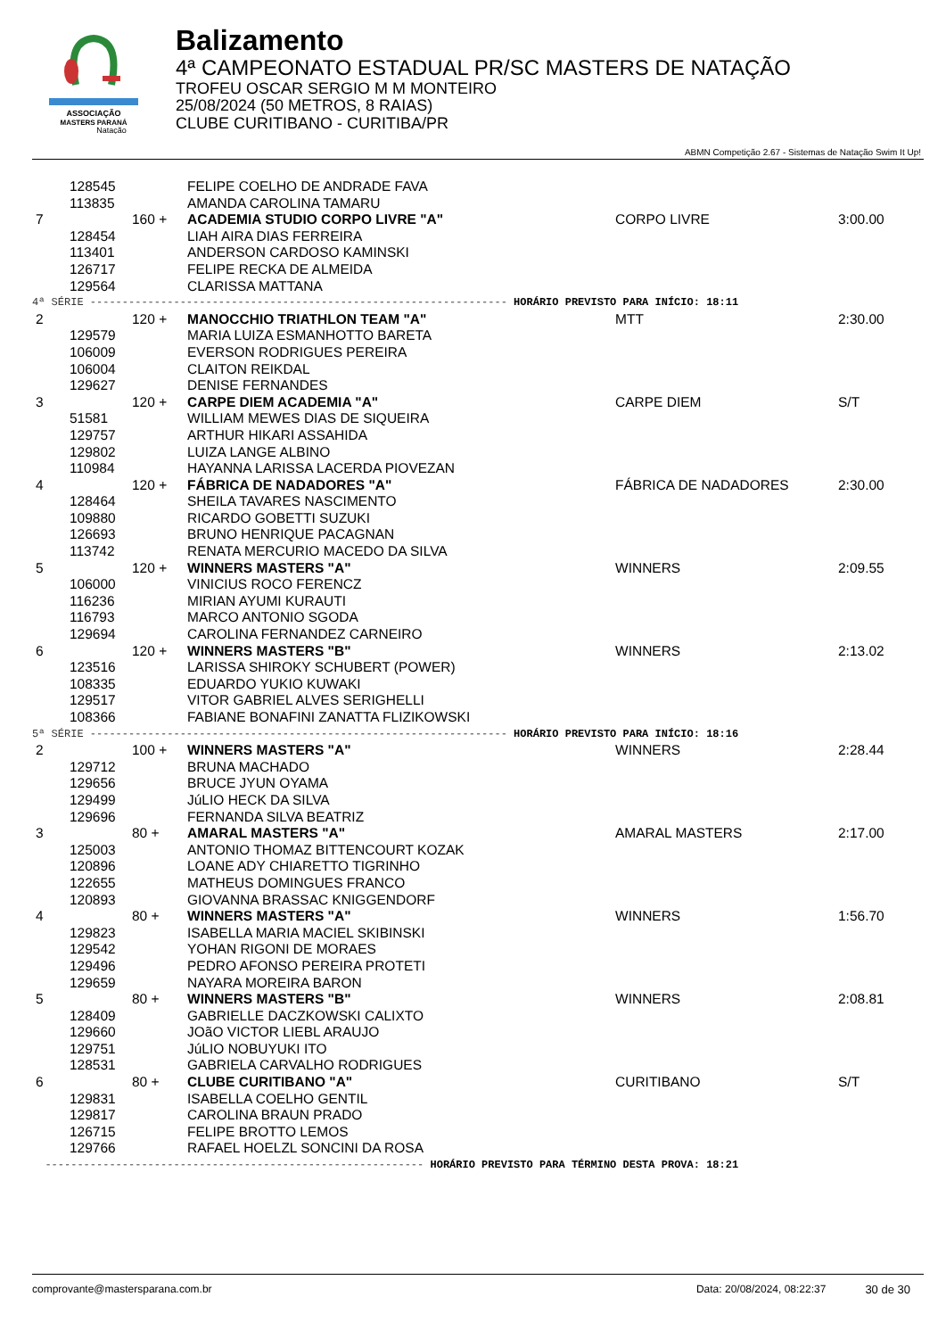ASSOCIAÇÃO
MASTERS PARANÁ
Natação
Balizamento
4ª CAMPEONATO ESTADUAL PR/SC MASTERS DE NATAÇÃO
TROFEU OSCAR SERGIO M M MONTEIRO
25/08/2024 (50 METROS, 8 RAIAS)
CLUBE CURITIBANO - CURITIBA/PR
ABMN Competição 2.67 - Sistemas de Natação Swim It Up!
| | 128545 | | FELIPE COELHO DE ANDRADE FAVA | | |
| | 113835 | | AMANDA CAROLINA TAMARU | | |
| 7 | | 160 + | ACADEMIA STUDIO CORPO LIVRE "A" | CORPO LIVRE | 3:00.00 |
| | 128454 | | LIAH AIRA DIAS FERREIRA | | |
| | 113401 | | ANDERSON CARDOSO KAMINSKI | | |
| | 126717 | | FELIPE RECKA DE ALMEIDA | | |
| | 129564 | | CLARISSA MATTANA | | |
| 4ª SÉRIE ----------------------------------------------------------------- HORÁRIO PREVISTO PARA INÍCIO: 18:11 | | | | | |
| 2 | | 120 + | MANOCCHIO TRIATHLON TEAM "A" | MTT | 2:30.00 |
| | 129579 | | MARIA LUIZA ESMANHOTTO BARETA | | |
| | 106009 | | EVERSON RODRIGUES PEREIRA | | |
| | 106004 | | CLAITON REIKDAL | | |
| | 129627 | | DENISE FERNANDES | | |
| 3 | | 120 + | CARPE DIEM ACADEMIA "A" | CARPE DIEM | S/T |
| | 51581 | | WILLIAM MEWES DIAS DE SIQUEIRA | | |
| | 129757 | | ARTHUR HIKARI ASSAHIDA | | |
| | 129802 | | LUIZA LANGE ALBINO | | |
| | 110984 | | HAYANNA LARISSA LACERDA PIOVEZAN | | |
| 4 | | 120 + | FÁBRICA DE NADADORES "A" | FÁBRICA DE NADADORES | 2:30.00 |
| | 128464 | | SHEILA TAVARES NASCIMENTO | | |
| | 109880 | | RICARDO GOBETTI SUZUKI | | |
| | 126693 | | BRUNO HENRIQUE PACAGNAN | | |
| | 113742 | | RENATA MERCURIO MACEDO DA SILVA | | |
| 5 | | 120 + | WINNERS MASTERS "A" | WINNERS | 2:09.55 |
| | 106000 | | VINICIUS ROCO FERENCZ | | |
| | 116236 | | MIRIAN AYUMI KURAUTI | | |
| | 116793 | | MARCO ANTONIO SGODA | | |
| | 129694 | | CAROLINA FERNANDEZ CARNEIRO | | |
| 6 | | 120 + | WINNERS MASTERS "B" | WINNERS | 2:13.02 |
| | 123516 | | LARISSA SHIROKY SCHUBERT (POWER) | | |
| | 108335 | | EDUARDO YUKIO KUWAKI | | |
| | 129517 | | VITOR GABRIEL ALVES SERIGHELLI | | |
| | 108366 | | FABIANE BONAFINI ZANATTA FLIZIKOWSKI | | |
| 5ª SÉRIE ----------------------------------------------------------------- HORÁRIO PREVISTO PARA INÍCIO: 18:16 | | | | | |
| 2 | | 100 + | WINNERS MASTERS "A" | WINNERS | 2:28.44 |
| | 129712 | | BRUNA MACHADO | | |
| | 129656 | | BRUCE JYUN OYAMA | | |
| | 129499 | | JúLIO HECK DA SILVA | | |
| | 129696 | | FERNANDA SILVA BEATRIZ | | |
| 3 | | 80 + | AMARAL MASTERS "A" | AMARAL MASTERS | 2:17.00 |
| | 125003 | | ANTONIO THOMAZ BITTENCOURT KOZAK | | |
| | 120896 | | LOANE ADY CHIARETTO TIGRINHO | | |
| | 122655 | | MATHEUS DOMINGUES FRANCO | | |
| | 120893 | | GIOVANNA BRASSAC KNIGGENDORF | | |
| 4 | | 80 + | WINNERS MASTERS "A" | WINNERS | 1:56.70 |
| | 129823 | | ISABELLA MARIA MACIEL SKIBINSKI | | |
| | 129542 | | YOHAN RIGONI DE MORAES | | |
| | 129496 | | PEDRO AFONSO PEREIRA PROTETI | | |
| | 129659 | | NAYARA MOREIRA BARON | | |
| 5 | | 80 + | WINNERS MASTERS "B" | WINNERS | 2:08.81 |
| | 128409 | | GABRIELLE DACZKOWSKI CALIXTO | | |
| | 129660 | | JOãO VICTOR LIEBL ARAUJO | | |
| | 129751 | | JúLIO NOBUYUKI ITO | | |
| | 128531 | | GABRIELA CARVALHO RODRIGUES | | |
| 6 | | 80 + | CLUBE CURITIBANO "A" | CURITIBANO | S/T |
| | 129831 | | ISABELLA COELHO GENTIL | | |
| | 129817 | | CAROLINA BRAUN PRADO | | |
| | 126715 | | FELIPE BROTTO LEMOS | | |
| | 129766 | | RAFAEL HOELZL SONCINI DA ROSA | | |
| ----------------------------------------------------------- HORÁRIO PREVISTO PARA TÉRMINO DESTA PROVA: 18:21 | | | | | |
comprovante@mastersparana.com.br Data: 20/08/2024, 08:22:37 30 de 30